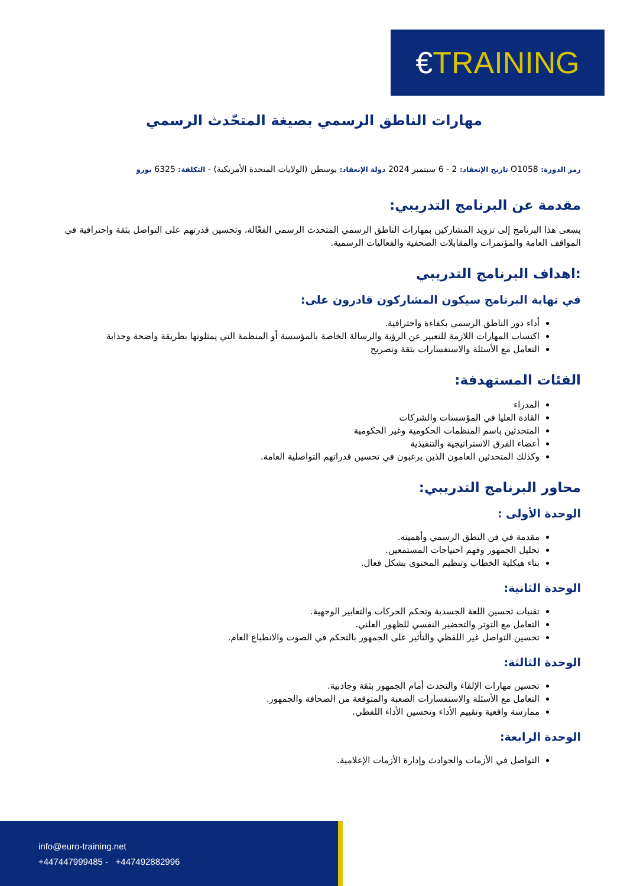€TRAINING
مهارات الناطق الرسمي بصيغة المتحّدث الرسمي
رمز الدورة: O1058 تاريخ الإنعقاد: 2 - 6 سبتمبر 2024 دولة الإنعقاد: بوسطن (الولايات المتحدة الأمريكية) - التكلفة: 6325 يورو
مقدمة عن البرنامج التدريبي:
يسعى هذا البرنامج إلى تزويد المشاركين بمهارات الناطق الرسمي المتحدث الرسمي الفعّالة، وتحسين قدرتهم على التواصل بثقة واحترافية في المواقف العامة والمؤتمرات والمقابلات الصحفية والفعاليات الرسمية.
:اهداف البرنامج التدريبي
في نهاية البرنامج سيكون المشاركون قادرون على:
أداء دور الناطق الرسمي بكفاءة واحترافية.
اكتساب المهارات اللازمة للتعبير عن الرؤية والرسالة الخاصة بالمؤسسة أو المنظمة التي يمثلونها بطريقة واضحة وجذابة
التعامل مع الأسئلة والاستفسارات بثقة وتصريح
الفئات المستهدفة:
المدراء
القادة العليا في المؤسسات والشركات
المتحدثين باسم المنظمات الحكومية وغير الحكومية
أعضاء الفرق الاستراتيجية والتنفيذية
وكذلك المتحدثين العامون الذين يرغبون في تحسين قدراتهم التواصلية العامة.
محاور البرنامج التدريبي:
الوحدة الأولى :
مقدمة في فن النطق الرسمي وأهميته.
تحليل الجمهور وفهم احتياجات المستمعين.
بناء هيكلية الخطاب وتنظيم المحتوى بشكل فعال.
الوحدة الثانية:
تقنيات تحسين اللغة الجسدية وتحكم الحركات والتعابير الوجهية.
التعامل مع التوتر والتحضير النفسي للظهور العلني.
تحسين التواصل غير اللفظي والتأثير على الجمهور بالتحكم في الصوت والانطباع العام.
الوحدة الثالثة:
تحسين مهارات الإلقاء والتحدث أمام الجمهور بثقة وجاذبية.
التعامل مع الأسئلة والاستفسارات الصعبة والمتوقعة من الصحافة والجمهور.
ممارسة واقعية وتقييم الأداء وتحسين الأداء اللفظي.
الوحدة الرابعة:
التواصل في الأزمات والحوادث وإدارة الأزمات الإعلامية.
info@euro-training.net
+447447999485 - +447492882996